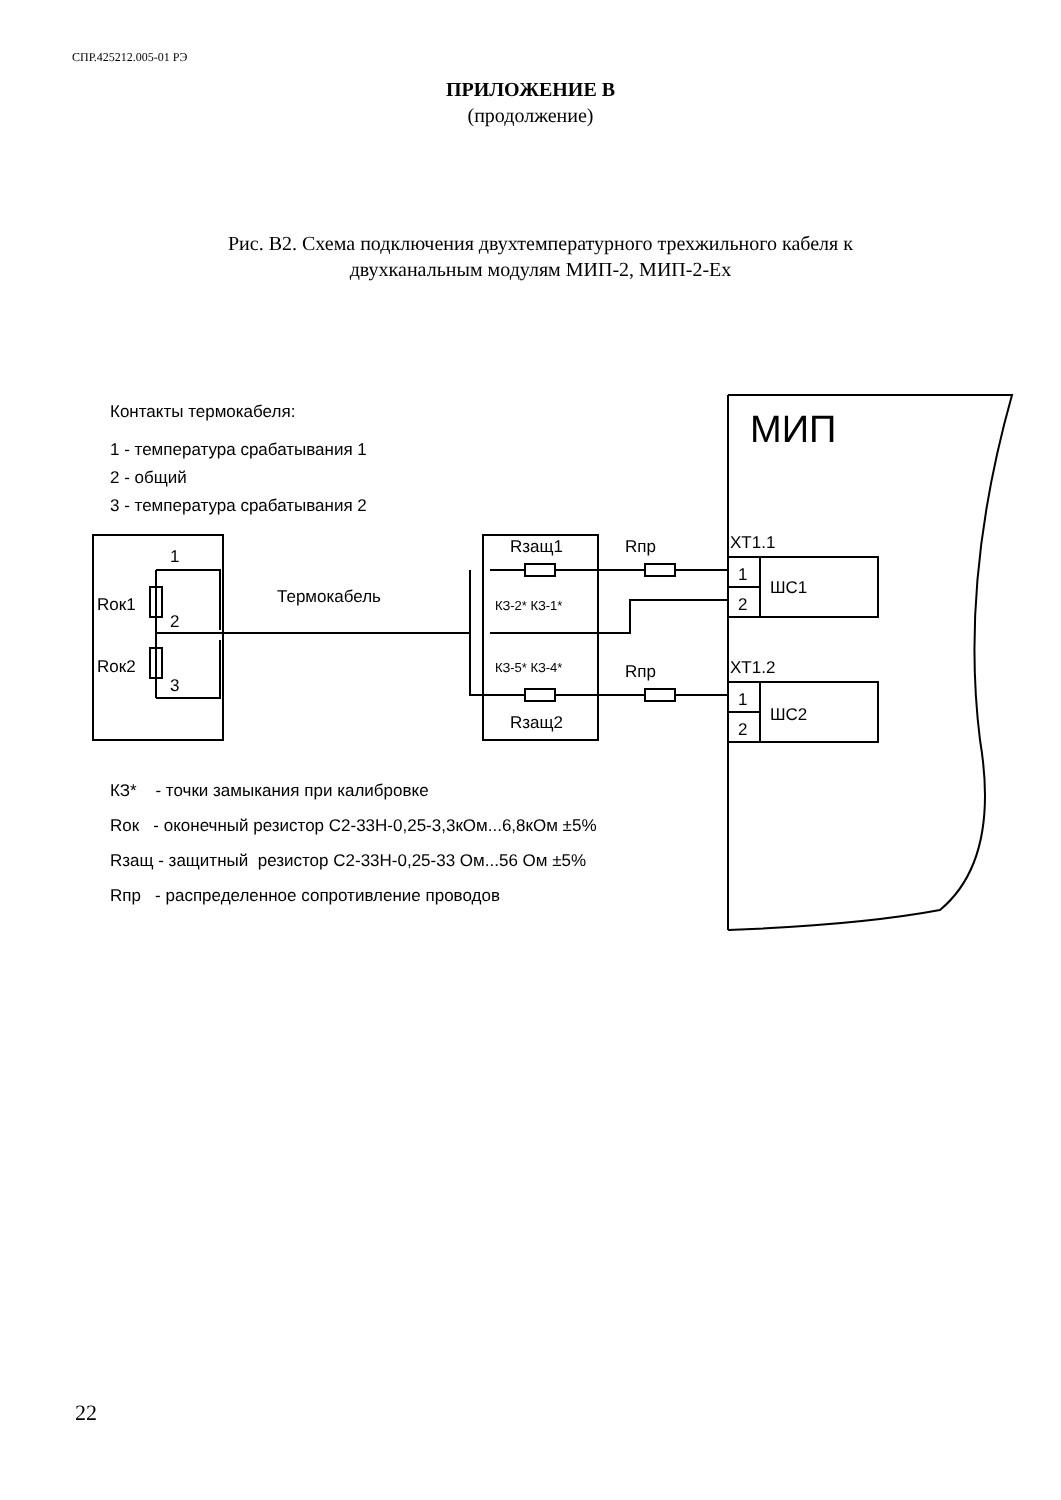СПР.425212.005-01 РЭ
ПРИЛОЖЕНИЕ В
(продолжение)
Рис. В2. Схема подключения двухтемпературного трехжильного кабеля к
двухканальным модулям МИП-2, МИП-2-Ex
Контакты термокабеля:
1 - температура срабатывания 1
2 - общий
3 - температура срабатывания 2
МИП
1
2
3
Rок1
Rок2
Термокабель
Rзащ1
Rзащ2
КЗ-2* КЗ-1*
КЗ-5* КЗ-4*
Rпр
Rпр
ХТ1.1
ХТ1.2
1
2
ШС1
1
2
ШС2
КЗ* - точки замыкания при калибровке
Rок - оконечный резистор С2-33Н-0,25-3,3кОм...6,8кОм ±5%
Rзащ - защитный резистор С2-33Н-0,25-33 Ом...56 Ом ±5%
Rпр - распределенное сопротивление проводов
22